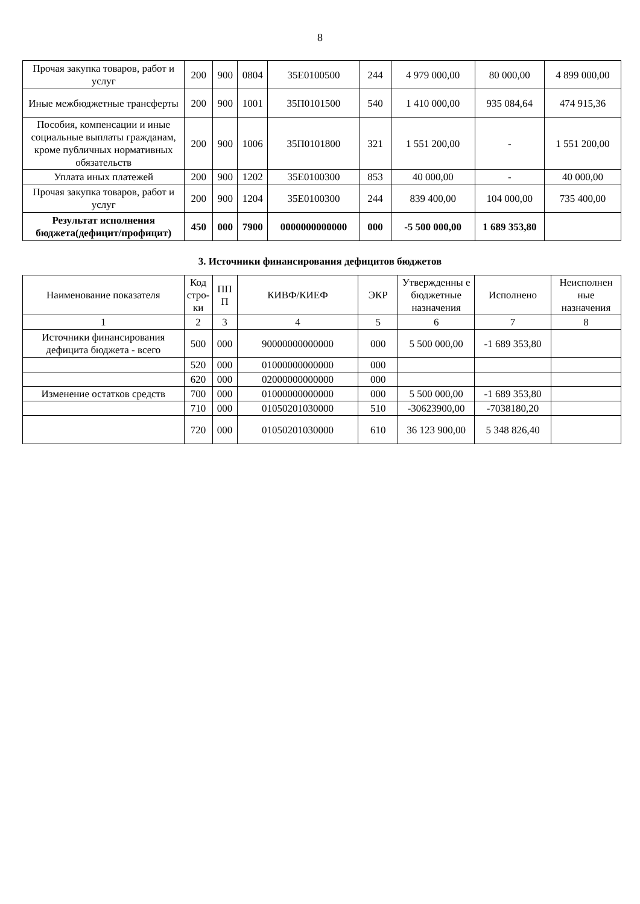8
| Прочая закупка товаров, работ и услуг | 200 | 900 | 0804 | 35Е0100500 | 244 | 4 979 000,00 | 80 000,00 | 4 899 000,00 |
| Иные межбюджетные трансферты | 200 | 900 | 1001 | 35П0101500 | 540 | 1 410 000,00 | 935 084,64 | 474 915,36 |
| Пособия, компенсации и иные социальные выплаты гражданам, кроме публичных нормативных обязательств | 200 | 900 | 1006 | 35П0101800 | 321 | 1 551 200,00 | - | 1 551 200,00 |
| Уплата иных платежей | 200 | 900 | 1202 | 35Е0100300 | 853 | 40 000,00 | - | 40 000,00 |
| Прочая закупка товаров, работ и услуг | 200 | 900 | 1204 | 35Е0100300 | 244 | 839 400,00 | 104 000,00 | 735 400,00 |
| Результат исполнения бюджета(дефицит/профицит) | 450 | 000 | 7900 | 0000000000000 | 000 | -5 500 000,00 | 1 689 353,80 | |
3. Источники финансирования дефицитов бюджетов
| Наименование показателя | Код стро-ки | ПП П | КИВФ/КИЕФ | ЭКР | Утвержденны е бюджетные назначения | Исполнено | Неисполнен ные назначения |
| --- | --- | --- | --- | --- | --- | --- | --- |
| 1 | 2 | 3 | 4 | 5 | 6 | 7 | 8 |
| Источники финансирования дефицита бюджета - всего | 500 | 000 | 90000000000000 | 000 | 5 500 000,00 | -1 689 353,80 | |
| | 520 | 000 | 01000000000000 | 000 | | | |
| | 620 | 000 | 02000000000000 | 000 | | | |
| Изменение остатков средств | 700 | 000 | 01000000000000 | 000 | 5 500 000,00 | -1 689 353,80 | |
| | 710 | 000 | 01050201030000 | 510 | -30623900,00 | -7038180,20 | |
| | 720 | 000 | 01050201030000 | 610 | 36 123 900,00 | 5 348 826,40 | |